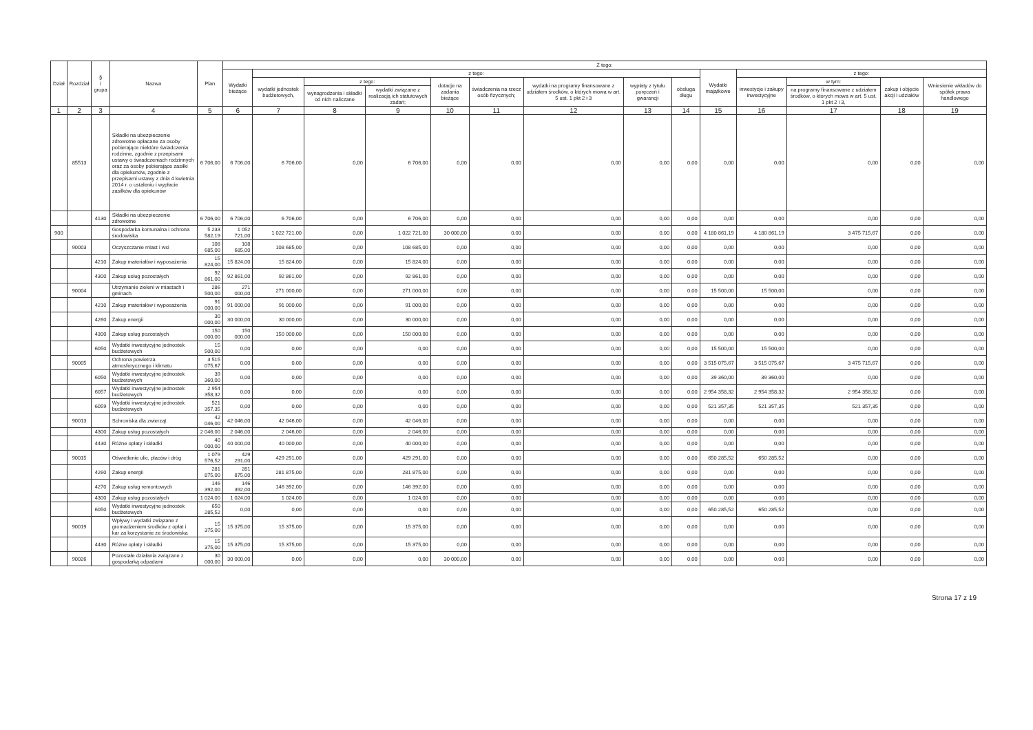| Dział | Rozdział | § / grupa | Nazwa | Plan | Z tego: | | | | | | | | | | | | | |
| --- | --- | --- | --- | --- | --- | --- | --- | --- | --- | --- | --- | --- | --- | --- | --- | --- | --- | --- |
| | | | | | Wydatki bieżące | z tego: | | | | | | | | Wydatki majątkowe | z tego: | | | |
| | | | | | | wydatki jednostek budżetowych, | z tego: | | dotacje na zadania bieżące | świadczenia na rzecz osób fizycznych; | wydatki na programy finansowane z udziałem środków, o których mowa w art. 5 ust. 1 pkt 2 i 3 | wypłaty z tytułu poręczeń i gwarancji | obsługa długu | | inwestycje i zakupy inwestycyjne | w tym: | zakup i objęcie akcji i udziałów | Wniesienie wkładów do spółek prawa handlowego |
| | | | | | | | wynagrodzenia i składki od nich naliczane | wydatki związane z realizacją ich statutowych zadań; | | | | | | | | na programy finansowane z udziałem środków, o których mowa w art. 5 ust. 1 pkt 2 i 3, | | |
| 1 | 2 | 3 | 4 | 5 | 6 | 7 | 8 | 9 | 10 | 11 | 12 | 13 | 14 | 15 | 16 | 17 | 18 | 19 |
| | 85513 | | Składki na ubezpieczenie zdrowotne opłacane za osoby pobierające niektóre świadczenia rodzinne, zgodnie z przepisami ustawy o świadczeniach rodzinnych oraz za osoby pobierające zasiłki dla opiekunów, zgodnie z przepisami ustawy z dnia 4 kwietnia 2014 r. o ustaleniu i wypłacie zasiłków dla opiekunów | 6 706,00 | 6 706,00 | 6 706,00 | 0,00 | 6 706,00 | 0,00 | 0,00 | 0,00 | 0,00 | 0,00 | 0,00 | 0,00 | 0,00 | 0,00 | 0,00 |
| | | 4130 | Składki na ubezpieczenie zdrowotne | 6 706,00 | 6 706,00 | 6 706,00 | 0,00 | 6 706,00 | 0,00 | 0,00 | 0,00 | 0,00 | 0,00 | 0,00 | 0,00 | 0,00 | 0,00 | 0,00 |
| 900 | | | Gospodarka komunalna i ochrona środowiska | 5 233 582,19 | 1 052 721,00 | 1 022 721,00 | 0,00 | 1 022 721,00 | 30 000,00 | 0,00 | 0,00 | 0,00 | 0,00 | 4 180 861,19 | 4 180 861,19 | 3 475 715,67 | 0,00 | 0,00 |
| | 90003 | | Oczyszczanie miast i wsi | 108 685,00 | 108 685,00 | 108 685,00 | 0,00 | 108 685,00 | 0,00 | 0,00 | 0,00 | 0,00 | 0,00 | 0,00 | 0,00 | 0,00 | 0,00 | 0,00 |
| | | 4210 | Zakup materiałów i wyposażenia | 15 824,00 | 15 824,00 | 15 824,00 | 0,00 | 15 824,00 | 0,00 | 0,00 | 0,00 | 0,00 | 0,00 | 0,00 | 0,00 | 0,00 | 0,00 | 0,00 |
| | | 4300 | Zakup usług pozostałych | 92 861,00 | 92 861,00 | 92 861,00 | 0,00 | 92 861,00 | 0,00 | 0,00 | 0,00 | 0,00 | 0,00 | 0,00 | 0,00 | 0,00 | 0,00 | 0,00 |
| | 90004 | | Utrzymanie zieleni w miastach i gminach | 286 500,00 | 271 000,00 | 271 000,00 | 0,00 | 271 000,00 | 0,00 | 0,00 | 0,00 | 0,00 | 0,00 | 15 500,00 | 15 500,00 | 0,00 | 0,00 | 0,00 |
| | | 4210 | Zakup materiałów i wyposażenia | 91 000,00 | 91 000,00 | 91 000,00 | 0,00 | 91 000,00 | 0,00 | 0,00 | 0,00 | 0,00 | 0,00 | 0,00 | 0,00 | 0,00 | 0,00 | 0,00 |
| | | 4260 | Zakup energii | 30 000,00 | 30 000,00 | 30 000,00 | 0,00 | 30 000,00 | 0,00 | 0,00 | 0,00 | 0,00 | 0,00 | 0,00 | 0,00 | 0,00 | 0,00 | 0,00 |
| | | 4300 | Zakup usług pozostałych | 150 000,00 | 150 000,00 | 150 000,00 | 0,00 | 150 000,00 | 0,00 | 0,00 | 0,00 | 0,00 | 0,00 | 0,00 | 0,00 | 0,00 | 0,00 | 0,00 |
| | | 6050 | Wydatki inwestycyjne jednostek budżetowych | 15 500,00 | 0,00 | 0,00 | 0,00 | 0,00 | 0,00 | 0,00 | 0,00 | 0,00 | 0,00 | 15 500,00 | 15 500,00 | 0,00 | 0,00 | 0,00 |
| | 90005 | | Ochrona powietrza atmosferycznego i klimatu | 3 515 075,67 | 0,00 | 0,00 | 0,00 | 0,00 | 0,00 | 0,00 | 0,00 | 0,00 | 0,00 | 3 515 075,67 | 3 515 075,67 | 3 475 715,67 | 0,00 | 0,00 |
| | | 6050 | Wydatki inwestycyjne jednostek budżetowych | 39 360,00 | 0,00 | 0,00 | 0,00 | 0,00 | 0,00 | 0,00 | 0,00 | 0,00 | 0,00 | 39 360,00 | 39 360,00 | 0,00 | 0,00 | 0,00 |
| | | 6057 | Wydatki inwestycyjne jednostek budżetowych | 2 954 358,32 | 0,00 | 0,00 | 0,00 | 0,00 | 0,00 | 0,00 | 0,00 | 0,00 | 0,00 | 2 954 358,32 | 2 954 358,32 | 2 954 358,32 | 0,00 | 0,00 |
| | | 6059 | Wydatki inwestycyjne jednostek budżetowych | 521 357,35 | 0,00 | 0,00 | 0,00 | 0,00 | 0,00 | 0,00 | 0,00 | 0,00 | 0,00 | 521 357,35 | 521 357,35 | 521 357,35 | 0,00 | 0,00 |
| | 90013 | | Schroniska dla zwierząt | 42 046,00 | 42 046,00 | 42 046,00 | 0,00 | 42 046,00 | 0,00 | 0,00 | 0,00 | 0,00 | 0,00 | 0,00 | 0,00 | 0,00 | 0,00 | 0,00 |
| | | 4300 | Zakup usług pozostałych | 2 046,00 | 2 046,00 | 2 046,00 | 0,00 | 2 046,00 | 0,00 | 0,00 | 0,00 | 0,00 | 0,00 | 0,00 | 0,00 | 0,00 | 0,00 | 0,00 |
| | | 4430 | Różne opłaty i składki | 40 000,00 | 40 000,00 | 40 000,00 | 0,00 | 40 000,00 | 0,00 | 0,00 | 0,00 | 0,00 | 0,00 | 0,00 | 0,00 | 0,00 | 0,00 | 0,00 |
| | 90015 | | Oświetlenie ulic, placów i dróg | 1 079 576,52 | 429 291,00 | 429 291,00 | 0,00 | 429 291,00 | 0,00 | 0,00 | 0,00 | 0,00 | 0,00 | 650 285,52 | 650 285,52 | 0,00 | 0,00 | 0,00 |
| | | 4260 | Zakup energii | 281 875,00 | 281 875,00 | 281 875,00 | 0,00 | 281 875,00 | 0,00 | 0,00 | 0,00 | 0,00 | 0,00 | 0,00 | 0,00 | 0,00 | 0,00 | 0,00 |
| | | 4270 | Zakup usług remontowych | 146 392,00 | 146 392,00 | 146 392,00 | 0,00 | 146 392,00 | 0,00 | 0,00 | 0,00 | 0,00 | 0,00 | 0,00 | 0,00 | 0,00 | 0,00 | 0,00 |
| | | 4300 | Zakup usług pozostałych | 1 024,00 | 1 024,00 | 1 024,00 | 0,00 | 1 024,00 | 0,00 | 0,00 | 0,00 | 0,00 | 0,00 | 0,00 | 0,00 | 0,00 | 0,00 | 0,00 |
| | | 6050 | Wydatki inwestycyjne jednostek budżetowych | 650 285,52 | 0,00 | 0,00 | 0,00 | 0,00 | 0,00 | 0,00 | 0,00 | 0,00 | 0,00 | 650 285,52 | 650 285,52 | 0,00 | 0,00 | 0,00 |
| | 90019 | | Wpływy i wydatki związane z gromadzeniem środków z opłat i kar za korzystanie ze środowiska | 15 375,00 | 15 375,00 | 15 375,00 | 0,00 | 15 375,00 | 0,00 | 0,00 | 0,00 | 0,00 | 0,00 | 0,00 | 0,00 | 0,00 | 0,00 | 0,00 |
| | | 4430 | Różne opłaty i składki | 15 375,00 | 15 375,00 | 15 375,00 | 0,00 | 15 375,00 | 0,00 | 0,00 | 0,00 | 0,00 | 0,00 | 0,00 | 0,00 | 0,00 | 0,00 | 0,00 |
| | 90026 | | Pozostałe działania związane z gospodarką odpadami | 30 000,00 | 30 000,00 | 0,00 | 0,00 | 0,00 | 30 000,00 | 0,00 | 0,00 | 0,00 | 0,00 | 0,00 | 0,00 | 0,00 | 0,00 | 0,00 |
Strona 17 z 19